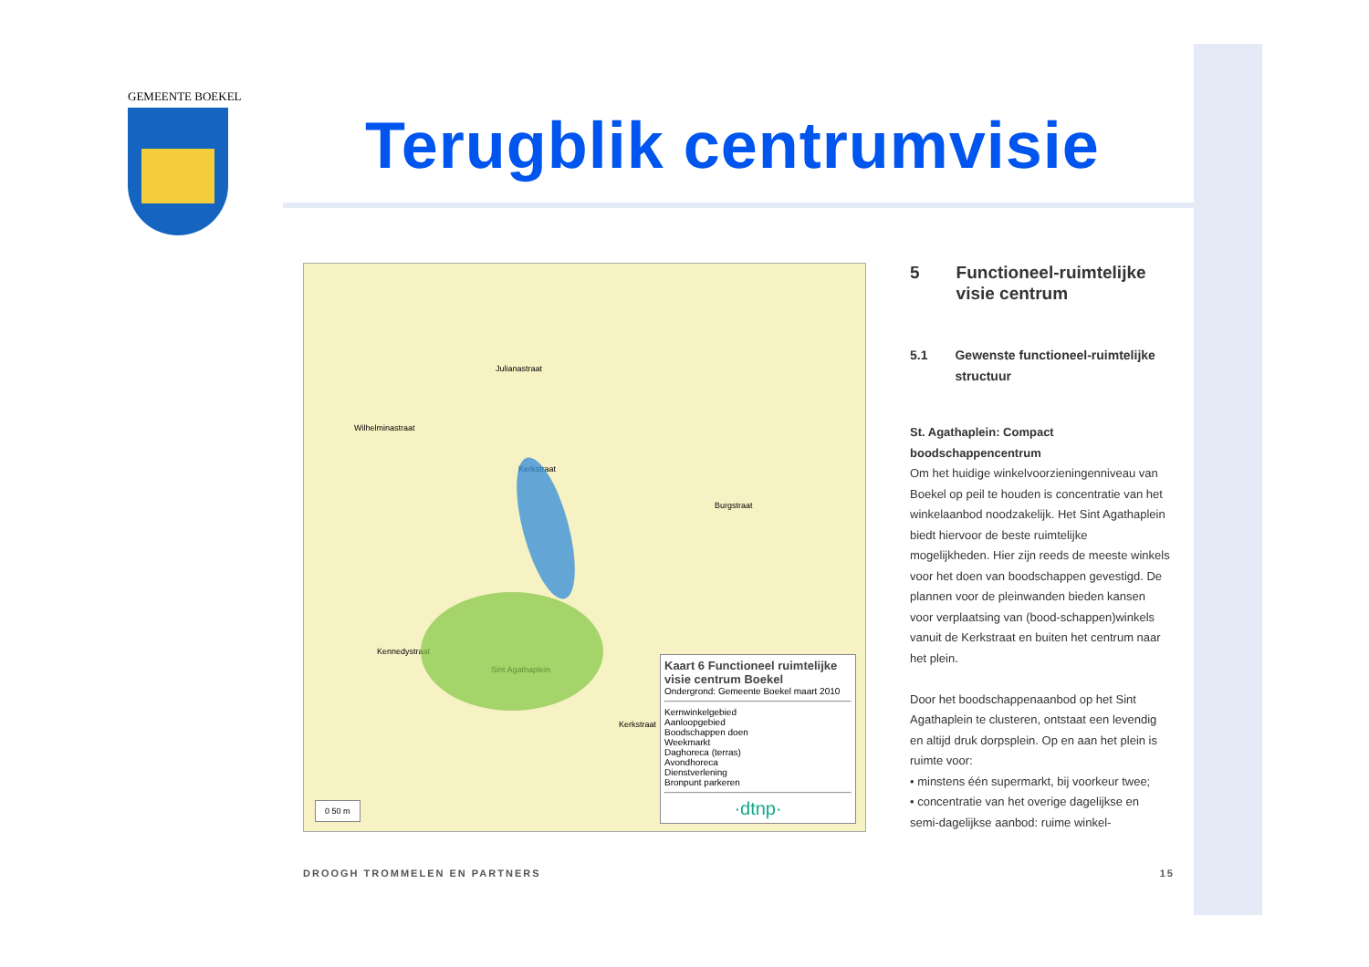GEMEENTE BOEKEL
Terugblik centrumvisie
Wilhelminastraat
Julianastraat
Kerkstraat
Kennedystraat
Sint Agathaplein
Burgstraat
Kerkstraat
0 50 m
Kaart 6 Functioneel ruimtelijke visie centrum Boekel
Ondergrond: Gemeente Boekel maart 2010
Kernwinkelgebied
Aanloopgebied
Boodschappen doen
Weekmarkt
Daghoreca (terras)
Avondhoreca
Dienstverlening
Bronpunt parkeren
·dtnp·
5 Functioneel-ruimtelijke visie centrum
5.1 Gewenste functioneel-ruimtelijke structuur
St. Agathaplein: Compact boodschappencentrum
Om het huidige winkelvoorzieningenniveau van Boekel op peil te houden is concentratie van het winkelaanbod noodzakelijk. Het Sint Agathaplein biedt hiervoor de beste ruimtelijke mogelijkheden. Hier zijn reeds de meeste winkels voor het doen van boodschappen gevestigd. De plannen voor de pleinwanden bieden kansen voor verplaatsing van (bood-schappen)winkels vanuit de Kerkstraat en buiten het centrum naar het plein.
Door het boodschappenaanbod op het Sint Agathaplein te clusteren, ontstaat een levendig en altijd druk dorpsplein. Op en aan het plein is ruimte voor:
• minstens één supermarkt, bij voorkeur twee;
• concentratie van het overige dagelijkse en semi-dagelijkse aanbod: ruime winkel-
DROOGH TROMMELEN EN PARTNERS 15